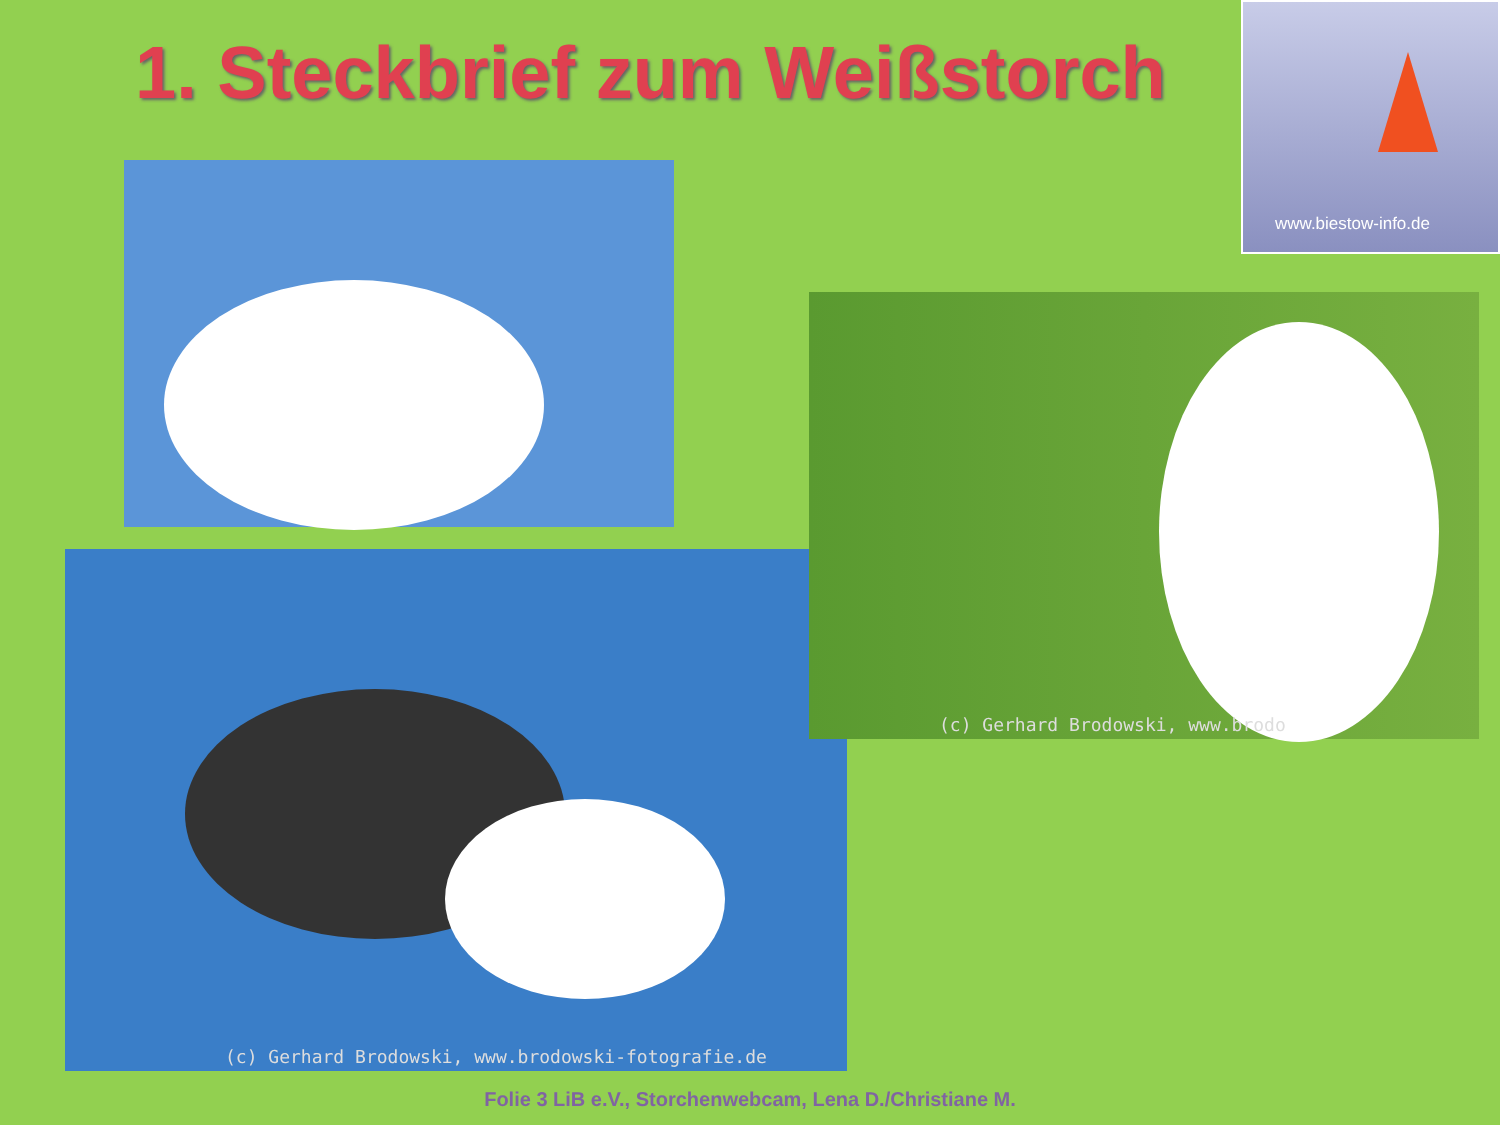1. Steckbrief zum Weißstorch
www.biestow-info.de
(c) Gerhard Brodowski, www.brodowski-fotografie.de
(c) Gerhard Brodowski, www.brodo
Folie 3 LiB e.V., Storchenwebcam, Lena D./Christiane M.